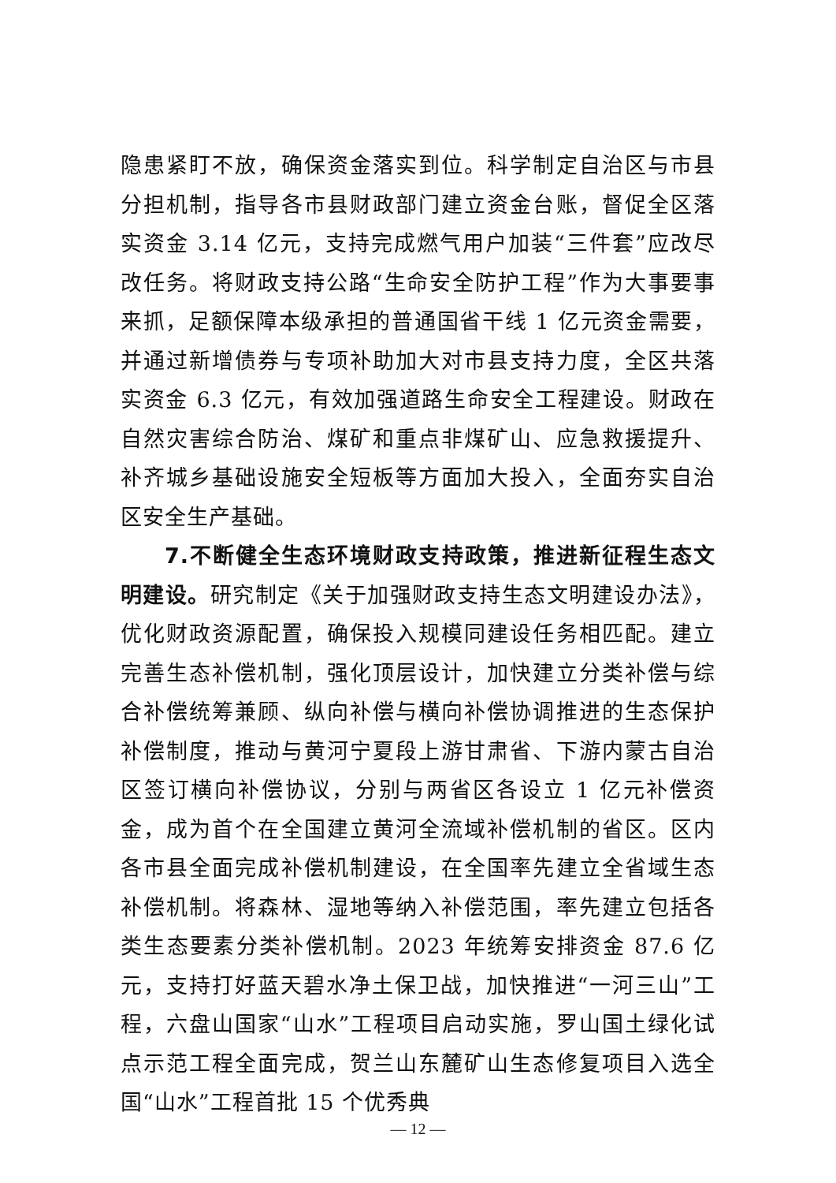隐患紧盯不放，确保资金落实到位。科学制定自治区与市县分担机制，指导各市县财政部门建立资金台账，督促全区落实资金 3.14 亿元，支持完成燃气用户加装“三件套”应改尽改任务。将财政支持公路“生命安全防护工程”作为大事要事来抓，足额保障本级承担的普通国省干线 1 亿元资金需要，并通过新增债券与专项补助加大对市县支持力度，全区共落实资金 6.3 亿元，有效加强道路生命安全工程建设。财政在自然灾害综合防治、煤矿和重点非煤矿山、应急救援提升、补齐城乡基础设施安全短板等方面加大投入，全面夯实自治区安全生产基础。
7.不断健全生态环境财政支持政策，推进新征程生态文明建设。研究制定《关于加强财政支持生态文明建设办法》，优化财政资源配置，确保投入规模同建设任务相匹配。建立完善生态补偿机制，强化顶层设计，加快建立分类补偿与综合补偿统筹兼顾、纵向补偿与横向补偿协调推进的生态保护补偿制度，推动与黄河宁夏段上游甘肃省、下游内蒙古自治区签订横向补偿协议，分别与两省区各设立 1 亿元补偿资金，成为首个在全国建立黄河全流域补偿机制的省区。区内各市县全面完成补偿机制建设，在全国率先建立全省域生态补偿机制。将森林、湿地等纳入补偿范围，率先建立包括各类生态要素分类补偿机制。2023 年统筹安排资金 87.6 亿元，支持打好蓝天碧水净土保卫战，加快推进“一河三山”工程，六盘山国家“山水”工程项目启动实施，罗山国土绿化试点示范工程全面完成，贺兰山东麓矿山生态修复项目入选全国“山水”工程首批 15 个优秀典
— 12 —